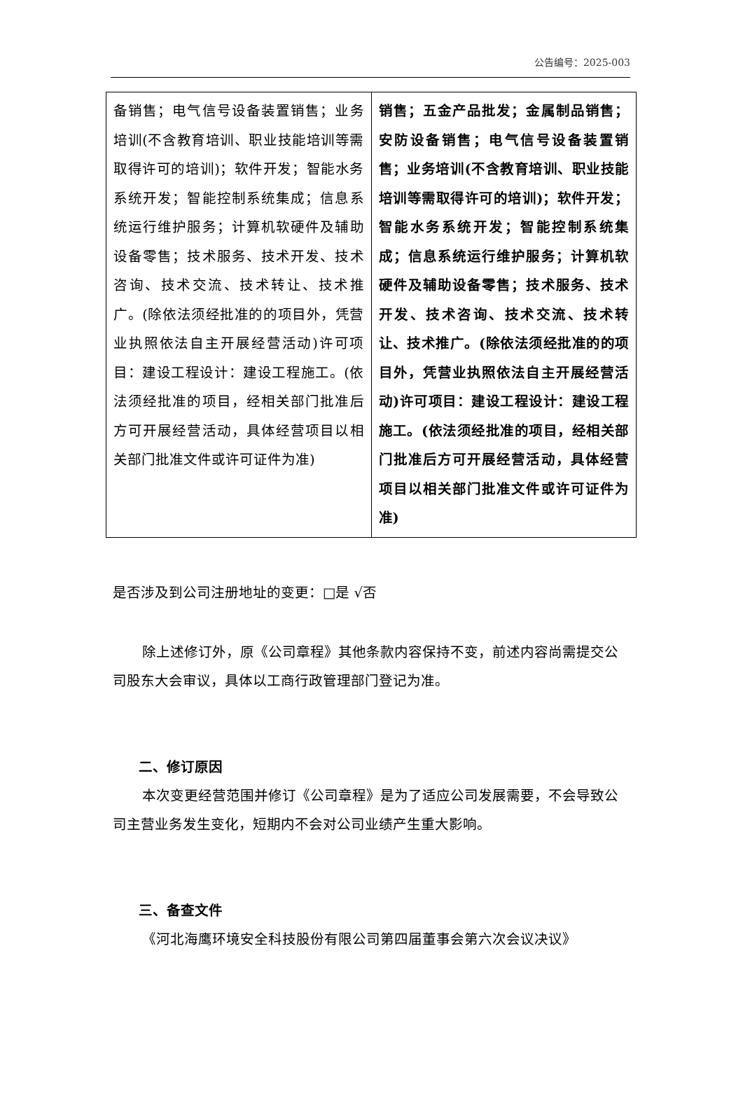公告编号：2025-003
| 备销售；电气信号设备装置销售；业务培训(不含教育培训、职业技能培训等需取得许可的培训)；软件开发；智能水务系统开发；智能控制系统集成；信息系统运行维护服务；计算机软硬件及辅助设备零售；技术服务、技术开发、技术咨询、技术交流、技术转让、技术推广。(除依法须经批准的的项目外，凭营业执照依法自主开展经营活动)许可项目：建设工程设计：建设工程施工。(依法须经批准的项目，经相关部门批准后方可开展经营活动，具体经营项目以相关部门批准文件或许可证件为准) | 销售；五金产品批发；金属制品销售；安防设备销售；电气信号设备装置销售；业务培训(不含教育培训、职业技能培训等需取得许可的培训)；软件开发；智能水务系统开发；智能控制系统集成；信息系统运行维护服务；计算机软硬件及辅助设备零售；技术服务、技术开发、技术咨询、技术交流、技术转让、技术推广。(除依法须经批准的的项目外，凭营业执照依法自主开展经营活动)许可项目：建设工程设计：建设工程施工。(依法须经批准的项目，经相关部门批准后方可开展经营活动，具体经营项目以相关部门批准文件或许可证件为准) |
是否涉及到公司注册地址的变更：□是 √否
除上述修订外，原《公司章程》其他条款内容保持不变，前述内容尚需提交公司股东大会审议，具体以工商行政管理部门登记为准。
二、修订原因
本次变更经营范围并修订《公司章程》是为了适应公司发展需要，不会导致公司主营业务发生变化，短期内不会对公司业绩产生重大影响。
三、备查文件
《河北海鹰环境安全科技股份有限公司第四届董事会第六次会议决议》